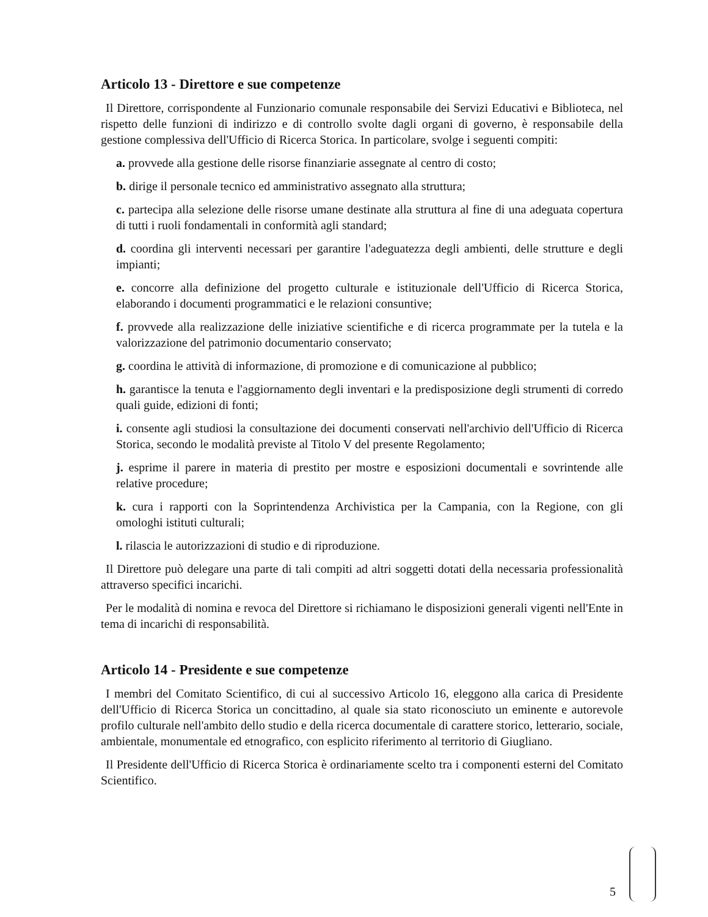Articolo 13 - Direttore e sue competenze
Il Direttore, corrispondente al Funzionario comunale responsabile dei Servizi Educativi e Biblioteca, nel rispetto delle funzioni di indirizzo e di controllo svolte dagli organi di governo, è responsabile della gestione complessiva dell'Ufficio di Ricerca Storica. In particolare, svolge i seguenti compiti:
a. provvede alla gestione delle risorse finanziarie assegnate al centro di costo;
b. dirige il personale tecnico ed amministrativo assegnato alla struttura;
c. partecipa alla selezione delle risorse umane destinate alla struttura al fine di una adeguata copertura di tutti i ruoli fondamentali in conformità agli standard;
d. coordina gli interventi necessari per garantire l'adeguatezza degli ambienti, delle strutture e degli impianti;
e. concorre alla definizione del progetto culturale e istituzionale dell'Ufficio di Ricerca Storica, elaborando i documenti programmatici e le relazioni consuntive;
f. provvede alla realizzazione delle iniziative scientifiche e di ricerca programmate per la tutela e la valorizzazione del patrimonio documentario conservato;
g. coordina le attività di informazione, di promozione e di comunicazione al pubblico;
h. garantisce la tenuta e l'aggiornamento degli inventari e la predisposizione degli strumenti di corredo quali guide, edizioni di fonti;
i. consente agli studiosi la consultazione dei documenti conservati nell'archivio dell'Ufficio di Ricerca Storica, secondo le modalità previste al Titolo V del presente Regolamento;
j. esprime il parere in materia di prestito per mostre e esposizioni documentali e sovrintende alle relative procedure;
k. cura i rapporti con la Soprintendenza Archivistica per la Campania, con la Regione, con gli omologhi istituti culturali;
l. rilascia le autorizzazioni di studio e di riproduzione.
Il Direttore può delegare una parte di tali compiti ad altri soggetti dotati della necessaria professionalità attraverso specifici incarichi.
Per le modalità di nomina e revoca del Direttore si richiamano le disposizioni generali vigenti nell'Ente in tema di incarichi di responsabilità.
Articolo 14 - Presidente e sue competenze
I membri del Comitato Scientifico, di cui al successivo Articolo 16, eleggono alla carica di Presidente dell'Ufficio di Ricerca Storica un concittadino, al quale sia stato riconosciuto un eminente e autorevole profilo culturale nell'ambito dello studio e della ricerca documentale di carattere storico, letterario, sociale, ambientale, monumentale ed etnografico, con esplicito riferimento al territorio di Giugliano.
Il Presidente dell'Ufficio di Ricerca Storica è ordinariamente scelto tra i componenti esterni del Comitato Scientifico.
5